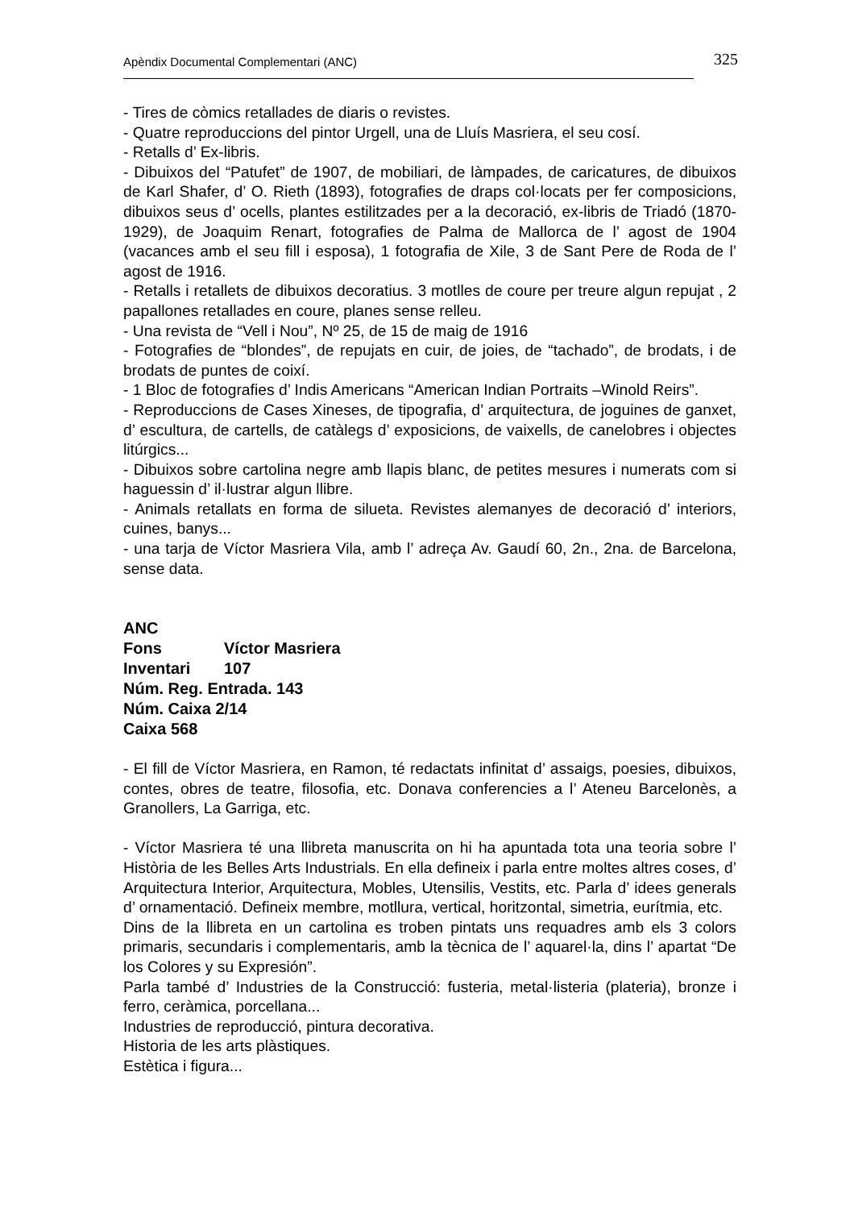Apèndix Documental Complementari (ANC) 325
- Tires de còmics retallades de diaris o revistes.
- Quatre reproduccions del pintor Urgell, una de Lluís Masriera, el seu cosí.
- Retalls d’ Ex-libris.
- Dibuixos del “Patufet” de 1907, de mobiliari, de làmpades, de caricatures, de dibuixos de Karl Shafer, d’ O. Rieth (1893), fotografies de draps col·locats per fer composicions, dibuixos seus d’ ocells, plantes estilitzades per a la decoració, ex-libris de Triadó (1870-1929), de Joaquim Renart, fotografies de Palma de Mallorca de l’ agost de 1904 (vacances amb el seu fill i esposa), 1 fotografia de Xile, 3 de Sant Pere de Roda de l’ agost de 1916.
- Retalls i retallets de dibuixos decoratius. 3 motlles de coure per treure algun repujat , 2 papallones retallades en coure, planes sense relleu.
- Una revista de “Vell i Nou”, Nº 25, de 15 de maig de 1916
- Fotografies de “blondes”, de repujats en cuir, de joies, de “tachado”, de brodats, i de brodats de puntes de coixí.
- 1 Bloc de fotografies d’ Indis Americans “American Indian Portraits –Winold Reirs”.
- Reproduccions de Cases Xineses, de tipografia, d’ arquitectura, de joguines de ganxet, d’ escultura, de cartells, de catàlegs d’ exposicions, de vaixells, de canelobres i objectes litúrgics...
- Dibuixos sobre cartolina negre amb llapis blanc, de petites mesures i numerats com si haguessin d’ il·lustrar algun llibre.
- Animals retallats en forma de silueta. Revistes alemanyes de decoració d’ interiors, cuines, banys...
- una tarja de Víctor Masriera Vila, amb l’ adreça Av. Gaudí 60, 2n., 2na. de Barcelona, sense data.
ANC
Fons Víctor Masriera
Inventari 107
Núm. Reg. Entrada. 143
Núm. Caixa 2/14
Caixa 568
- El fill de Víctor Masriera, en Ramon, té redactats infinitat d’ assaigs, poesies, dibuixos, contes, obres de teatre, filosofia, etc. Donava conferencies a l’ Ateneu Barcelonès, a Granollers, La Garriga, etc.
- Víctor Masriera té una llibreta manuscrita on hi ha apuntada tota una teoria sobre l’ Història de les Belles Arts Industrials. En ella defineix i parla entre moltes altres coses, d’ Arquitectura Interior, Arquitectura, Mobles, Utensilis, Vestits, etc. Parla d’ idees generals d’ ornamentació. Defineix membre, motllura, vertical, horitzontal, simetria, eurítmia, etc.
Dins de la llibreta en un cartolina es troben pintats uns requadres amb els 3 colors primaris, secundaris i complementaris, amb la tècnica de l’ aquarel·la, dins l’ apartat “De los Colores y su Expresión”.
Parla també d’ Industries de la Construcció: fusteria, metal·listeria (plateria), bronze i ferro, ceràmica, porcellana...
Industries de reproducció, pintura decorativa.
Historia de les arts plàstiques.
Estètica i figura...